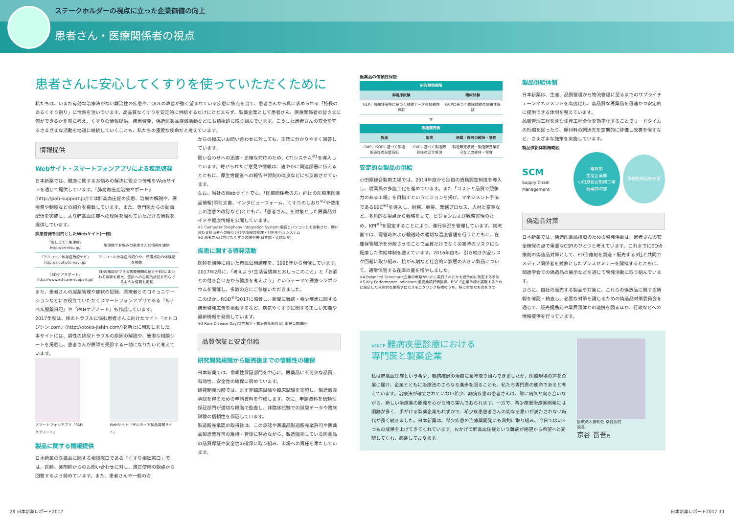ステークホルダーの視点に立った企業価値の向上
患者さん・医療関係者の視点
患者さんに安心してくすりを使っていただくために
私たちは、いまだ有効な治療法がない難治性の疾患や、QOLの改善が強く望まれている疾患に焦点を当て、患者さんから真に求められる「特長のあるくすり創り」に情熱を注いでいます。高品質なくすりを安定的に供給するだけにとどまらず、製薬企業として患者さん、医療関係者の皆さまに何ができるかを常に考え、くすりの情報提供、疾患啓発、偽造医薬品撲滅活動などにも積極的に取り組んでいます。こうした患者さんの安全を守るさまざまな活動を地道に継続していくことも、私たちの重要な使命だと考えています。
情報提供
Webサイト・スマートフォンアプリによる疾患啓発
日本新薬では、健康に関するお悩みの解決に役立つ情報をWebサイトを通じて提供しています。『肺高血圧症治療サポート』(http://pah-support.jp/)では肺高血圧症の疾患、治療の解説や、医療費や制度などの紹介を掲載しています。また、専門医からの動画配信を実施し、より肺高血圧症への理解を深めていただける情報を提供しています。
疾患啓発を目的としたWebサイト(一例)
| 『おしえて☆生理痛』 http://seiritsu.jp/ | 生理痛でお悩みの患者さんに情報を提供 |
| 『アルコール依存症治療ナビ』 http://alcoholic-navi.jp/ | アルコール依存症の紹介や、断酒成功の体験記を掲載 |
| 『EDケアサポート』 http://www.ed-care-support.jp/ | EDの相談ができる医療機関の紹介やEDにまつわる誤解を解き、受診への心理的抵抗を和らげるような情報を掲載 |
また、患者さんの服薬管理や症状の記録、医療者とのコミュニケーションなどにお役立ていただくスマートフォンアプリである『ルナベル服薬日記』や『PAHケアノート』も作成しています。
2017年度は、尿のトラブルに悩む患者さんに向けたサイト『オトコジシン.com』(http://otoko-jishin.com/)を新たに開設しました。本サイトには、男性の排尿トラブルの原因の解説や、簡潔な相談シートを掲載し、患者さんが医師を受診する一助になりたいと考えています。
スマートフォンアプリ『PAHケアノート』
Webサイト『ザルティア製品情報サイト』
製品に関する情報提供
日本新薬の医薬品に関する相談窓口である「くすり相談窓口」では、医師、薬剤師からのお問い合わせに対し、適正使用の観点から回答するよう努めています。また、患者さんや一般の方
からの幅広いお問い合わせに対しても、正確に分かりやすく回答しています。
問い合わせへの迅速・正確な対応のため、CTIシステム<sup>※1</sup>を導入しています。寄せられたご意見や情報は、速やかに関連部署に伝えるとともに、厚生労働省への報告や製剤の改良などにも反映させています。
なお、当社のWebサイトでも、「医療関係者の方」向けの医療用医薬品情報(添付文書、インタビューフォーム、くすりのしおり<sup>※2</sup>や使用上の注意の改訂など)とともに、「患者さん」を対象とした医薬品ガイドや健康情報を公開しています。
※1 Computer Telephony Integration System:電話とパソコンとを連動させ、問い合わせ担当者への振り分けや情報の管理・分析を行うシステム
※2 患者さんに向けたくすりの説明書(日本語・英語ほか)
疾患に関する啓発活動
医師を講師に招いた市民公開講座を、1998年から開催しています。2017年2月に、「考えよう!生活習慣病とおしっこのこと」と「お酒との付き合い方から健康を考えよう」というテーマで医療シンポジウムを開催し、多数の方にご参加いただきました。
このほか、RDD<sup>※3</sup>2017に協賛し、新聞に難病・希少疾患に関する疾患啓発広告を掲載するなど、病気やくすりに関する正しい知識や最新情報を発信しています。
※3 Rare Disease Day(世界希少・難治性疾患の日) 市民公開講座
品質保証と安定供給
研究開発段階から販売後までの信頼性の確保
日本新薬では、信頼性保証部門を中心に、医薬品に不可欠な品質、有効性、安全性の確保に努めています。
研究開発段階では、まず非臨床試験や臨床試験を実施し、製造販売承認を得るための申請資料を作成します。次に、申請資料を信頼性保証部門が適切な段階で監査し、非臨床試験での試験データや臨床試験の信頼性を保証しています。
製造販売承認の取得後は、この承認や医薬品製造販売業許可や医薬品製造業許可の維持・管理に努めながら、製造販売している医薬品の品質保証や安全性の確保に取り組み、市場への責任を果たしています。
医薬品の信頼性保証
| 研究開発段階 | |
| --- | --- |
| 非臨床試験 | 臨床試験 |
| GLP、信頼性基準に基づく試験データの信頼性保証 | GCPに基づく臨床試験の信頼性保証 |
▼
| 製造販売後 | | |
| --- | --- | --- |
| 製造 | 販売 | 承認・許可の維持・管理 |
| GMP、GQPに基づく製造販売後の品質保証 | GVPに基づく製造販売後の安全管理 | 製造販売承認・製造販売業許可などの維持・管理 |
安定的な製品の供給
小田原総合製剤工場では、2014年度から独自の資格認定制度を導入し、従業員の多能工化を進めています。また「コストと品質で競争力のある工場」を目指すというビジョンを掲げ、マネジメント手法であるBSC<sup>※4</sup>を導入し、財務、顧客、業務プロセス、人材と変革など、多角的な視点から戦略を立て、ビジョンおよび戦略実現のため、KPI<sup>※5</sup>を設定することにより、進行状況を管理しています。物流面では、保管時および輸送時の適切な温度管理を行うとともに、在庫保管場所を分散させることで品質だけでなく災害時のリスクにも配慮した供給体制を整えています。2016年度も、引き続き欠品リスク回避に取り組み、抗がん剤など社会的に影響の大きい製品について、通常保管する在庫の量を増やしました。
※4 Balanced Scorecard:企業の戦略がいかに実行されたかを総合的に測定する手法
※5 Key Performance Indicators:重要業績評価指標。BSCで企業目標を実現するために設定した具体的な業務プロセスモニタリング指標のうち、特に重要なものをさす
製品供給体制
日本新薬は、生産、品質管理から物流管理に至るまでのサプライチェーンマネジメントを高度化し、高品質な医薬品を迅速かつ安定的に提供できる体制を整えています。
品質管理工程を含む生産工程全体を効率化することでリードタイムの短縮を図ったり、原材料の調達先を定期的に評価し改善を促すなど、さまざまな施策を実施しています。
製品供給体制概略図
SCM
Supply Chain Management
購買部
生産企画部
小田原総合製剤工場
医薬物流部
信頼性保証統括部
偽造品対策
日本新薬では、偽造医薬品撲滅のための啓発活動は、患者さんの安全確保の点で重要なCSRのひとつと考えています。これまでにED治療剤の偽造品対策として、ED治療剤を製造・販売する3社と共同でメディア関係者を対象としたプレスセミナーを開催するとともに、関連学会での偽造品の展示などを通じて啓発活動に取り組んでいます。
さらに、自社の販売する製品を対象に、これらの偽造品に関する情報を確認・精査し、必要な対策を講じるための偽造品対策委員会を通じて、販売提携元や業界団体との連携を図るほか、行政などへの情報提供を行っています。
VOICE 難病疾患診療における
専門医と製薬企業
私は肺高血圧症という希少、難病疾患の治療に長年取り組んできましたが、医療現場の声を企業に届け、企業とともに治療法のさらなる進歩を図ることも、私たち専門医の使命であると考えています。治療法が確立されていない希少、難病疾患の患者さんは、常に病気と向き合いながら、新しい治療薬の開発を心から待ち望んでおられます。一方で、希少疾患治療薬開発には困難が多く、手がける製薬企業もわずかで、希少疾患患者さんの切なる思いが満たされない時代が長く続きました。日本新薬は、希少疾患の治療薬開発にも真剣に取り組み、今日ではいくつもの成果を上げてきてくれています。おかげで肺高血圧症という難病が絶望から希望へと変貌してくれ、感謝しております。
医療法人晋明会 京谷医院
院長
京谷 晋吾氏
29 日本新薬レポート2017 日本新薬レポート2017 30